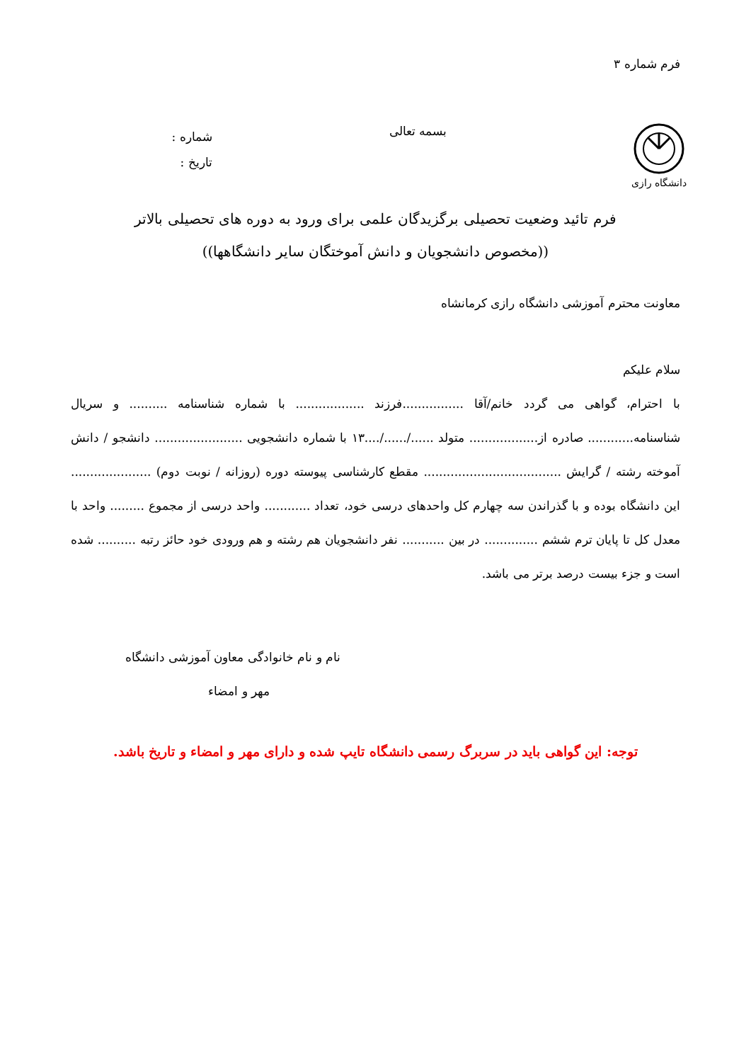فرم شماره ۳
دانشگاه رازی
بسمه تعالی
شماره :
تاریخ :
فرم تائید وضعیت تحصیلی برگزیدگان علمی برای ورود به دوره های تحصیلی بالاتر
((مخصوص دانشجویان و دانش آموختگان سایر دانشگاهها))
معاونت محترم آموزشی دانشگاه رازی کرمانشاه
سلام علیکم
با احترام، گواهی می گردد خانم/آقا ................فرزند .................. با شماره شناسنامه .......... و سریال شناسنامه............ صادره از.................. متولد ....../....../....۱۳ با شماره دانشجویی ....................... دانشجو / دانش آموخته رشته / گرایش .................................... مقطع کارشناسی پیوسته دوره (روزانه / نوبت دوم) ..................... این دانشگاه بوده و با گذراندن سه چهارم کل واحدهای درسی خود، تعداد ............ واحد درسی از مجموع ......... واحد با معدل کل تا پایان ترم ششم .............. در بین ........... نفر دانشجویان هم رشته و هم ورودی خود حائز رتبه .......... شده است و جزء بیست درصد برتر می باشد.
نام و نام خانوادگی معاون آموزشی دانشگاه
مهر و امضاء
توجه: این گواهی باید در سربرگ رسمی دانشگاه تایپ شده و دارای مهر و امضاء و تاریخ باشد.